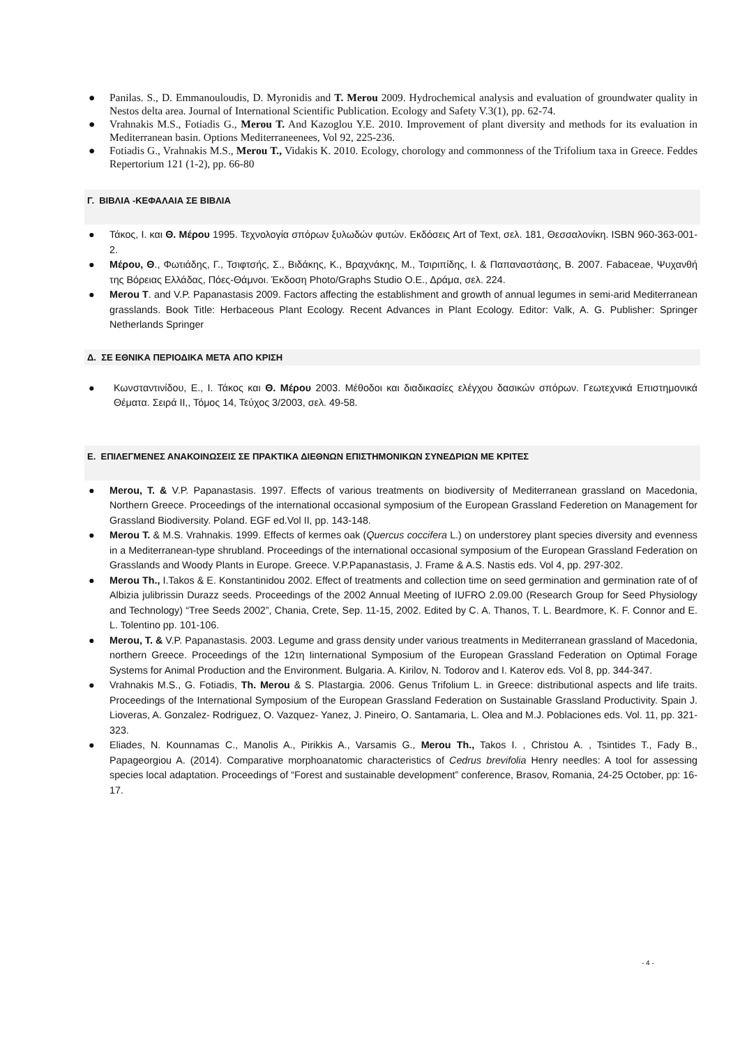● Panilas. S., D. Emmanouloudis, D. Myronidis and T. Merou 2009. Hydrochemical analysis and evaluation of groundwater quality in Nestos delta area. Journal of International Scientific Publication. Ecology and Safety V.3(1), pp. 62-74.
● Vrahnakis M.S., Fotiadis G., Merou T. And Kazoglou Y.E. 2010. Improvement of plant diversity and methods for its evaluation in Mediterranean basin. Options Mediterraneenees, Vol 92, 225-236.
● Fotiadis G., Vrahnakis M.S., Merou T., Vidakis K. 2010. Ecology, chorology and commonness of the Trifolium taxa in Greece. Feddes Repertorium 121 (1-2), pp. 66-80
Γ. ΒΙΒΛΙΑ -ΚΕΦΑΛΑΙΑ ΣΕ ΒΙΒΛΙΑ
● Τάκος, Ι. και Θ. Μέρου 1995. Τεχνολογία σπόρων ξυλωδών φυτών. Εκδόσεις Art of Text, σελ. 181, Θεσσαλονίκη. ISBN 960-363-001-2.
● Μέρου, Θ., Φωτιάδης, Γ., Τσιφτσής, Σ., Βιδάκης, Κ., Βραχνάκης, Μ., Τσιριπίδης, Ι. & Παπαναστάσης, Β. 2007. Fabaceae, Ψυχανθή της Βόρειας Ελλάδας, Πόες-Θάμνοι. Έκδοση Photo/Graphs Studio Ο.Ε., Δράμα, σελ. 224.
● Merou T. and V.P. Papanastasis 2009. Factors affecting the establishment and growth of annual legumes in semi-arid Mediterranean grasslands. Book Title: Herbaceous Plant Ecology. Recent Advances in Plant Ecology. Editor: Valk, A. G. Publisher: Springer Netherlands Springer
Δ. ΣΕ ΕΘΝΙΚΑ ΠΕΡΙΟΔΙΚΑ ΜΕΤΑ ΑΠΟ ΚΡΙΣΗ
● Κωνσταντινίδου, Ε., Ι. Τάκος και Θ. Μέρου 2003. Μέθοδοι και διαδικασίες ελέγχου δασικών σπόρων. Γεωτεχνικά Επιστημονικά Θέματα. Σειρά ΙΙ,, Τόμος 14, Τεύχος 3/2003, σελ. 49-58.
Ε. ΕΠΙΛΕΓΜΕΝΕΣ ΑΝΑΚΟΙΝΩΣΕΙΣ ΣΕ ΠΡΑΚΤΙΚΑ ΔΙΕΘΝΩΝ ΕΠΙΣΤΗΜΟΝΙΚΩΝ ΣΥΝΕΔΡΙΩΝ ΜΕ ΚΡΙΤΕΣ
● Merou, T. & V.P. Papanastasis. 1997. Effects of various treatments on biodiversity of Mediterranean grassland on Macedonia, Northern Greece. Proceedings of the international occasional symposium of the European Grassland Federetion on Management for Grassland Biodiversity. Poland. EGF ed.Vol II, pp. 143-148.
● Merou T. & M.S. Vrahnakis. 1999. Effects of kermes oak (Quercus coccifera L.) on understorey plant species diversity and evenness in a Mediterranean-type shrubland. Proceedings of the international occasional symposium of the European Grassland Federation on Grasslands and Woody Plants in Europe. Greece. V.P.Papanastasis, J. Frame & A.S. Nastis eds. Vol 4, pp. 297-302.
● Merou Th., I.Takos & E. Konstantinidou 2002. Effect of treatments and collection time on seed germination and germination rate of of Albizia julibrissin Durazz seeds. Proceedings of the 2002 Annual Meeting of IUFRO 2.09.00 (Research Group for Seed Physiology and Technology) “Tree Seeds 2002”, Chania, Crete, Sep. 11-15, 2002. Edited by C. A. Thanos, T. L. Beardmore, K. F. Connor and E. L. Tolentino pp. 101-106.
● Merou, T. & V.P. Papanastasis. 2003. Legume and grass density under various treatments in Mediterranean grassland of Macedonia, northern Greece. Proceedings of the 12τη Iinternational Symposium of the European Grassland Federation on Optimal Forage Systems for Animal Production and the Environment. Bulgaria. A. Kirilov, N. Todorov and I. Katerov eds. Vol 8, pp. 344-347.
● Vrahnakis M.S., G. Fotiadis, Th. Merou & S. Plastargia. 2006. Genus Trifolium L. in Greece: distributional aspects and life traits. Proceedings of the International Symposium of the European Grassland Federation on Sustainable Grassland Productivity. Spain J. Lioveras, A. Gonzalez- Rodriguez, O. Vazquez- Yanez, J. Pineiro, O. Santamaria, L. Olea and M.J. Poblaciones eds. Vol. 11, pp. 321-323.
● Eliades, N. Kounnamas C., Manolis A., Pirikkis A., Varsamis G., Merou Th., Takos I. , Christou A. , Tsintides T., Fady B., Papageorgiou A. (2014). Comparative morphoanatomic characteristics of Cedrus brevifolia Henry needles: A tool for assessing species local adaptation. Proceedings of “Forest and sustainable development” conference, Brasov, Romania, 24-25 October, pp: 16-17.
- 4 -